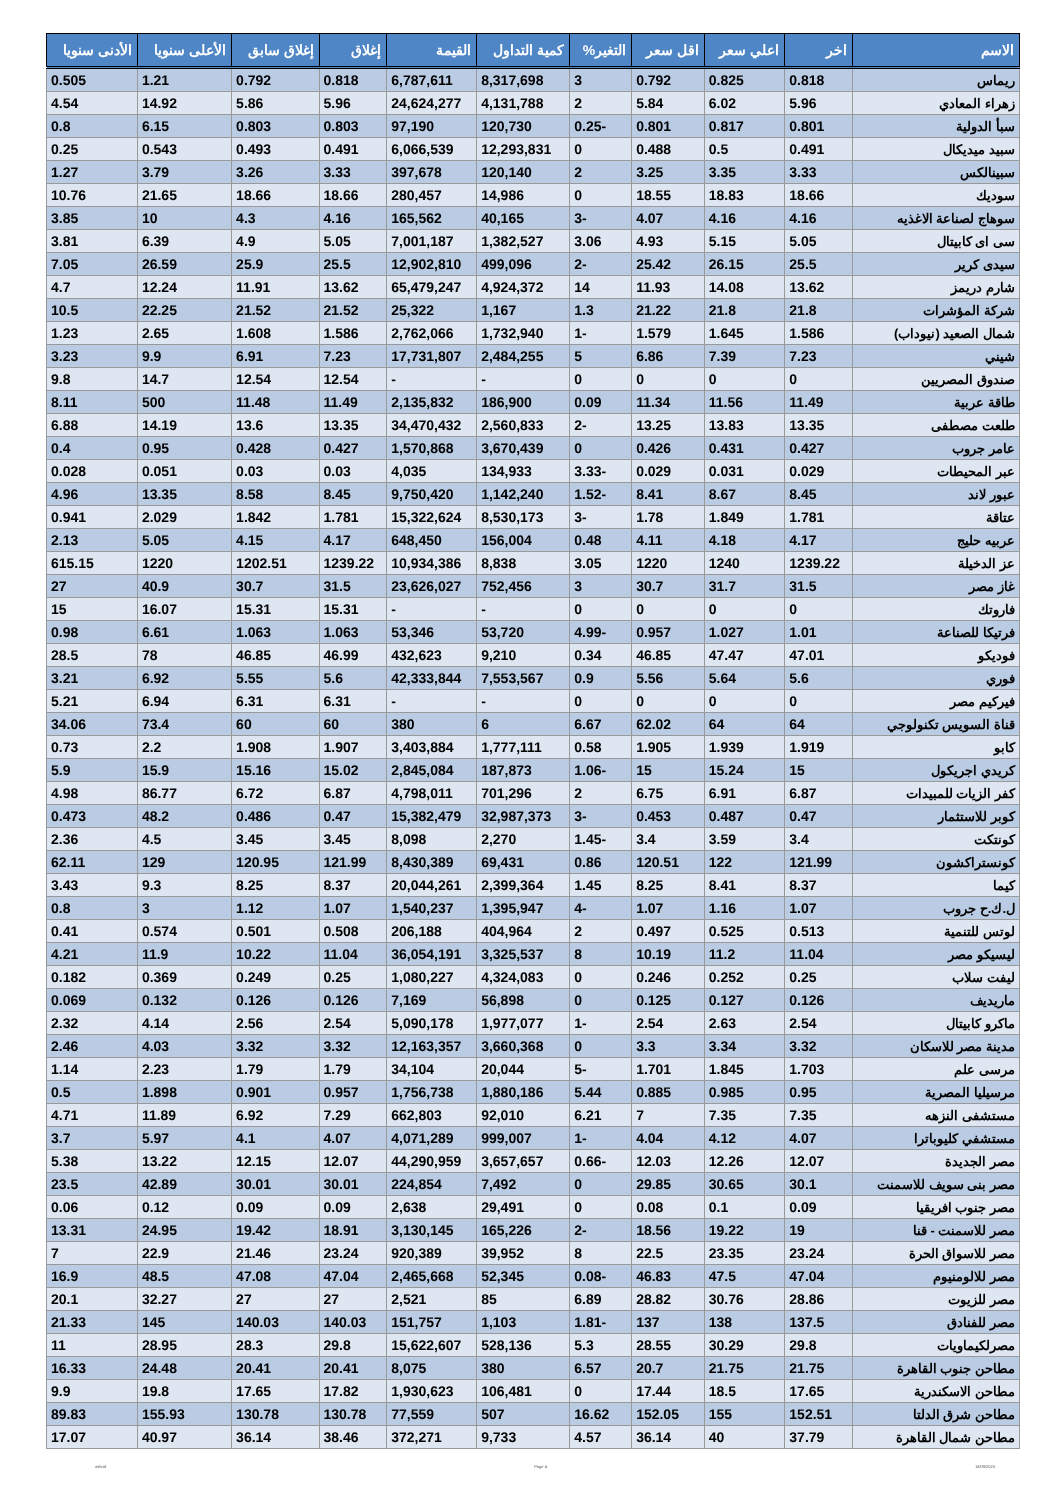| الاسم | اخر | اعلي سعر | اقل سعر | التغير% | كمية التداول | القيمة | إغلاق | إغلاق سابق | الأعلى سنويا | الأدنى سنويا |
| --- | --- | --- | --- | --- | --- | --- | --- | --- | --- | --- |
| ريماس | 0.818 | 0.825 | 0.792 | 3 | 8,317,698 | 6,787,611 | 0.818 | 0.792 | 1.21 | 0.505 |
| زهراء المعادي | 5.96 | 6.02 | 5.84 | 2 | 4,131,788 | 24,624,277 | 5.96 | 5.86 | 14.92 | 4.54 |
| سبأ الدولية | 0.801 | 0.817 | 0.801 | -0.25 | 120,730 | 97,190 | 0.803 | 0.803 | 6.15 | 0.8 |
| سبيد ميديكال | 0.491 | 0.5 | 0.488 | 0 | 12,293,831 | 6,066,539 | 0.491 | 0.493 | 0.543 | 0.25 |
| سبينالكس | 3.33 | 3.35 | 3.25 | 2 | 120,140 | 397,678 | 3.33 | 3.26 | 3.79 | 1.27 |
| سوديك | 18.66 | 18.83 | 18.55 | 0 | 14,986 | 280,457 | 18.66 | 18.66 | 21.65 | 10.76 |
| سوهاج لصناعة الاغذيه | 4.16 | 4.16 | 4.07 | -3 | 40,165 | 165,562 | 4.16 | 4.3 | 10 | 3.85 |
| سى اى كابيتال | 5.05 | 5.15 | 4.93 | 3.06 | 1,382,527 | 7,001,187 | 5.05 | 4.9 | 6.39 | 3.81 |
| سيدى كرير | 25.5 | 26.15 | 25.42 | -2 | 499,096 | 12,902,810 | 25.5 | 25.9 | 26.59 | 7.05 |
| شارم دريمز | 13.62 | 14.08 | 11.93 | 14 | 4,924,372 | 65,479,247 | 13.62 | 11.91 | 12.24 | 4.7 |
| شركة المؤشرات | 21.8 | 21.8 | 21.22 | 1.3 | 1,167 | 25,322 | 21.52 | 21.52 | 22.25 | 10.5 |
| شمال الصعيد (نيوداب) | 1.586 | 1.645 | 1.579 | -1 | 1,732,940 | 2,762,066 | 1.586 | 1.608 | 2.65 | 1.23 |
| شيني | 7.23 | 7.39 | 6.86 | 5 | 2,484,255 | 17,731,807 | 7.23 | 6.91 | 9.9 | 3.23 |
| صندوق المصريين | 0 | 0 | 0 | 0 | - | - | 12.54 | 12.54 | 14.7 | 9.8 |
| طاقة عربية | 11.49 | 11.56 | 11.34 | 0.09 | 186,900 | 2,135,832 | 11.49 | 11.48 | 500 | 8.11 |
| طلعت مصطفى | 13.35 | 13.83 | 13.25 | -2 | 2,560,833 | 34,470,432 | 13.35 | 13.6 | 14.19 | 6.88 |
| عامر جروب | 0.427 | 0.431 | 0.426 | 0 | 3,670,439 | 1,570,868 | 0.427 | 0.428 | 0.95 | 0.4 |
| عبر المحيطات | 0.029 | 0.031 | 0.029 | -3.33 | 134,933 | 4,035 | 0.03 | 0.03 | 0.051 | 0.028 |
| عبور لاند | 8.45 | 8.67 | 8.41 | -1.52 | 1,142,240 | 9,750,420 | 8.45 | 8.58 | 13.35 | 4.96 |
| عتاقة | 1.781 | 1.849 | 1.78 | -3 | 8,530,173 | 15,322,624 | 1.781 | 1.842 | 2.029 | 0.941 |
| عربيه حليج | 4.17 | 4.18 | 4.11 | 0.48 | 156,004 | 648,450 | 4.17 | 4.15 | 5.05 | 2.13 |
| عز الدخيلة | 1239.22 | 1240 | 1220 | 3.05 | 8,838 | 10,934,386 | 1239.22 | 1202.51 | 1220 | 615.15 |
| غاز مصر | 31.5 | 31.7 | 30.7 | 3 | 752,456 | 23,626,027 | 31.5 | 30.7 | 40.9 | 27 |
| فاروتك | 0 | 0 | 0 | 0 | - | - | 15.31 | 15.31 | 16.07 | 15 |
| فرتيكا للصناعة | 1.01 | 1.027 | 0.957 | -4.99 | 53,720 | 53,346 | 1.063 | 1.063 | 6.61 | 0.98 |
| فوديكو | 47.01 | 47.47 | 46.85 | 0.34 | 9,210 | 432,623 | 46.99 | 46.85 | 78 | 28.5 |
| فوري | 5.6 | 5.64 | 5.56 | 0.9 | 7,553,567 | 42,333,844 | 5.6 | 5.55 | 6.92 | 3.21 |
| فيركيم مصر | 0 | 0 | 0 | 0 | - | - | 6.31 | 6.31 | 6.94 | 5.21 |
| قناة السويس تكنولوجي | 64 | 64 | 62.02 | 6.67 | 6 | 380 | 60 | 60 | 73.4 | 34.06 |
| كابو | 1.919 | 1.939 | 1.905 | 0.58 | 1,777,111 | 3,403,884 | 1.907 | 1.908 | 2.2 | 0.73 |
| كريدي اجريكول | 15 | 15.24 | 15 | -1.06 | 187,873 | 2,845,084 | 15.02 | 15.16 | 15.9 | 5.9 |
| كفر الزيات للمبيدات | 6.87 | 6.91 | 6.75 | 2 | 701,296 | 4,798,011 | 6.87 | 6.72 | 86.77 | 4.98 |
| كوبر للاستثمار | 0.47 | 0.487 | 0.453 | -3 | 32,987,373 | 15,382,479 | 0.47 | 0.486 | 48.2 | 0.473 |
| كونتكت | 3.4 | 3.59 | 3.4 | -1.45 | 2,270 | 8,098 | 3.45 | 3.45 | 4.5 | 2.36 |
| كونستراكشون | 121.99 | 122 | 120.51 | 0.86 | 69,431 | 8,430,389 | 121.99 | 120.95 | 129 | 62.11 |
| كيما | 8.37 | 8.41 | 8.25 | 1.45 | 2,399,364 | 20,044,261 | 8.37 | 8.25 | 9.3 | 3.43 |
| ل.ك.ح جروب | 1.07 | 1.16 | 1.07 | -4 | 1,395,947 | 1,540,237 | 1.07 | 1.12 | 3 | 0.8 |
| لوتس للتنمية | 0.513 | 0.525 | 0.497 | 2 | 404,964 | 206,188 | 0.508 | 0.501 | 0.574 | 0.41 |
| ليسيكو مصر | 11.04 | 11.2 | 10.19 | 8 | 3,325,537 | 36,054,191 | 11.04 | 10.22 | 11.9 | 4.21 |
| ليفت سلاب | 0.25 | 0.252 | 0.246 | 0 | 4,324,083 | 1,080,227 | 0.25 | 0.249 | 0.369 | 0.182 |
| ماريديف | 0.126 | 0.127 | 0.125 | 0 | 56,898 | 7,169 | 0.126 | 0.126 | 0.132 | 0.069 |
| ماكرو كابيتال | 2.54 | 2.63 | 2.54 | -1 | 1,977,077 | 5,090,178 | 2.54 | 2.56 | 4.14 | 2.32 |
| مدينة مصر للاسكان | 3.32 | 3.34 | 3.3 | 0 | 3,660,368 | 12,163,357 | 3.32 | 3.32 | 4.03 | 2.46 |
| مرسى علم | 1.703 | 1.845 | 1.701 | -5 | 20,044 | 34,104 | 1.79 | 1.79 | 2.23 | 1.14 |
| مرسيليا المصرية | 0.95 | 0.985 | 0.885 | 5.44 | 1,880,186 | 1,756,738 | 0.957 | 0.901 | 1.898 | 0.5 |
| مستشفى النزهه | 7.35 | 7.35 | 7 | 6.21 | 92,010 | 662,803 | 7.29 | 6.92 | 11.89 | 4.71 |
| مستشفي كليوباترا | 4.07 | 4.12 | 4.04 | -1 | 999,007 | 4,071,289 | 4.07 | 4.1 | 5.97 | 3.7 |
| مصر الجديدة | 12.07 | 12.26 | 12.03 | -0.66 | 3,657,657 | 44,290,959 | 12.07 | 12.15 | 13.22 | 5.38 |
| مصر بنى سويف للاسمنت | 30.1 | 30.65 | 29.85 | 0 | 7,492 | 224,854 | 30.01 | 30.01 | 42.89 | 23.5 |
| مصر جنوب افريقيا | 0.09 | 0.1 | 0.08 | 0 | 29,491 | 2,638 | 0.09 | 0.09 | 0.12 | 0.06 |
| مصر للاسمنت - قنا | 19 | 19.22 | 18.56 | -2 | 165,226 | 3,130,145 | 18.91 | 19.42 | 24.95 | 13.31 |
| مصر للاسواق الحرة | 23.24 | 23.35 | 22.5 | 8 | 39,952 | 920,389 | 23.24 | 21.46 | 22.9 | 7 |
| مصر للالومنيوم | 47.04 | 47.5 | 46.83 | -0.08 | 52,345 | 2,465,668 | 47.04 | 47.08 | 48.5 | 16.9 |
| مصر للزيوت | 28.86 | 30.76 | 28.82 | 6.89 | 85 | 2,521 | 27 | 27 | 32.27 | 20.1 |
| مصر للفنادق | 137.5 | 138 | 137 | -1.81 | 1,103 | 151,757 | 140.03 | 140.03 | 145 | 21.33 |
| مصرلكيماويات | 29.8 | 30.29 | 28.55 | 5.3 | 528,136 | 15,622,607 | 29.8 | 28.3 | 28.95 | 11 |
| مطاحن جنوب القاهرة | 21.75 | 21.75 | 20.7 | 6.57 | 380 | 8,075 | 20.41 | 20.41 | 24.48 | 16.33 |
| مطاحن الاسكندرية | 17.65 | 18.5 | 17.44 | 0 | 106,481 | 1,930,623 | 17.82 | 17.65 | 19.8 | 9.9 |
| مطاحن شرق الدلتا | 152.51 | 155 | 152.05 | 16.62 | 507 | 77,559 | 130.78 | 130.78 | 155.93 | 89.83 |
| مطاحن شمال القاهرة | 37.79 | 40 | 36.14 | 4.57 | 9,733 | 372,271 | 38.46 | 36.14 | 40.97 | 17.07 |
ashraf Page 4 18/09/2023